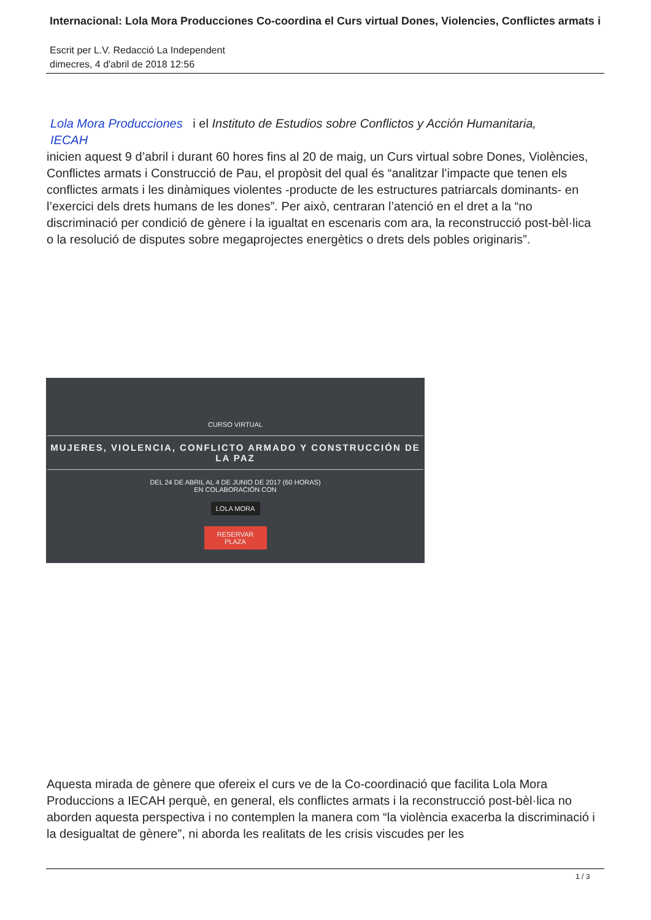Internacional: Lola Mora Producciones Co-coordina el Curs virtual Dones, Violencies, Conflictes armats i
Escrit per L.V. Redacció La Independent
dimecres, 4 d'abril de 2018 12:56
Lola Mora Producciones i el Instituto de Estudios sobre Conflictos y Acción Humanitaria,
IECAH
inicien aquest 9 d’abril i durant 60 hores fins al 20 de maig, un Curs virtual sobre Dones, Violències, Conflictes armats i Construcció de Pau, el propòsit del qual és “analitzar l’impacte que tenen els conflictes armats i les dinàmiques violentes -producte de les estructures patriarcals dominants- en l’exercici dels drets humans de les dones”. Per això, centraran l’atenció en el dret a la “no discriminació per condició de gènere i la igualtat en escenaris com ara, la reconstrucció post-bèl·lica o la resolució de disputes sobre megaprojectes energètics o drets dels pobles originaris”.
CURSO VIRTUAL
MUJERES, VIOLENCIA, CONFLICTO ARMADO Y CONSTRUCCIÓN DE LA PAZ
DEL 24 DE ABRIL AL 4 DE JUNIO DE 2017 (60 HORAS)
EN COLABORACIÓN CON
LOLA MORA
RESERVAR PLAZA
Aquesta mirada de gènere que ofereix el curs ve de la Co-coordinació que facilita Lola Mora Produccions a IECAH perquè, en general, els conflictes armats i la reconstrucció post-bèl·lica no aborden aquesta perspectiva i no contemplen la manera com “la violència exacerba la discriminació i la desigualtat de gènere”, ni aborda les realitats de les crisis viscudes per les
1 / 3